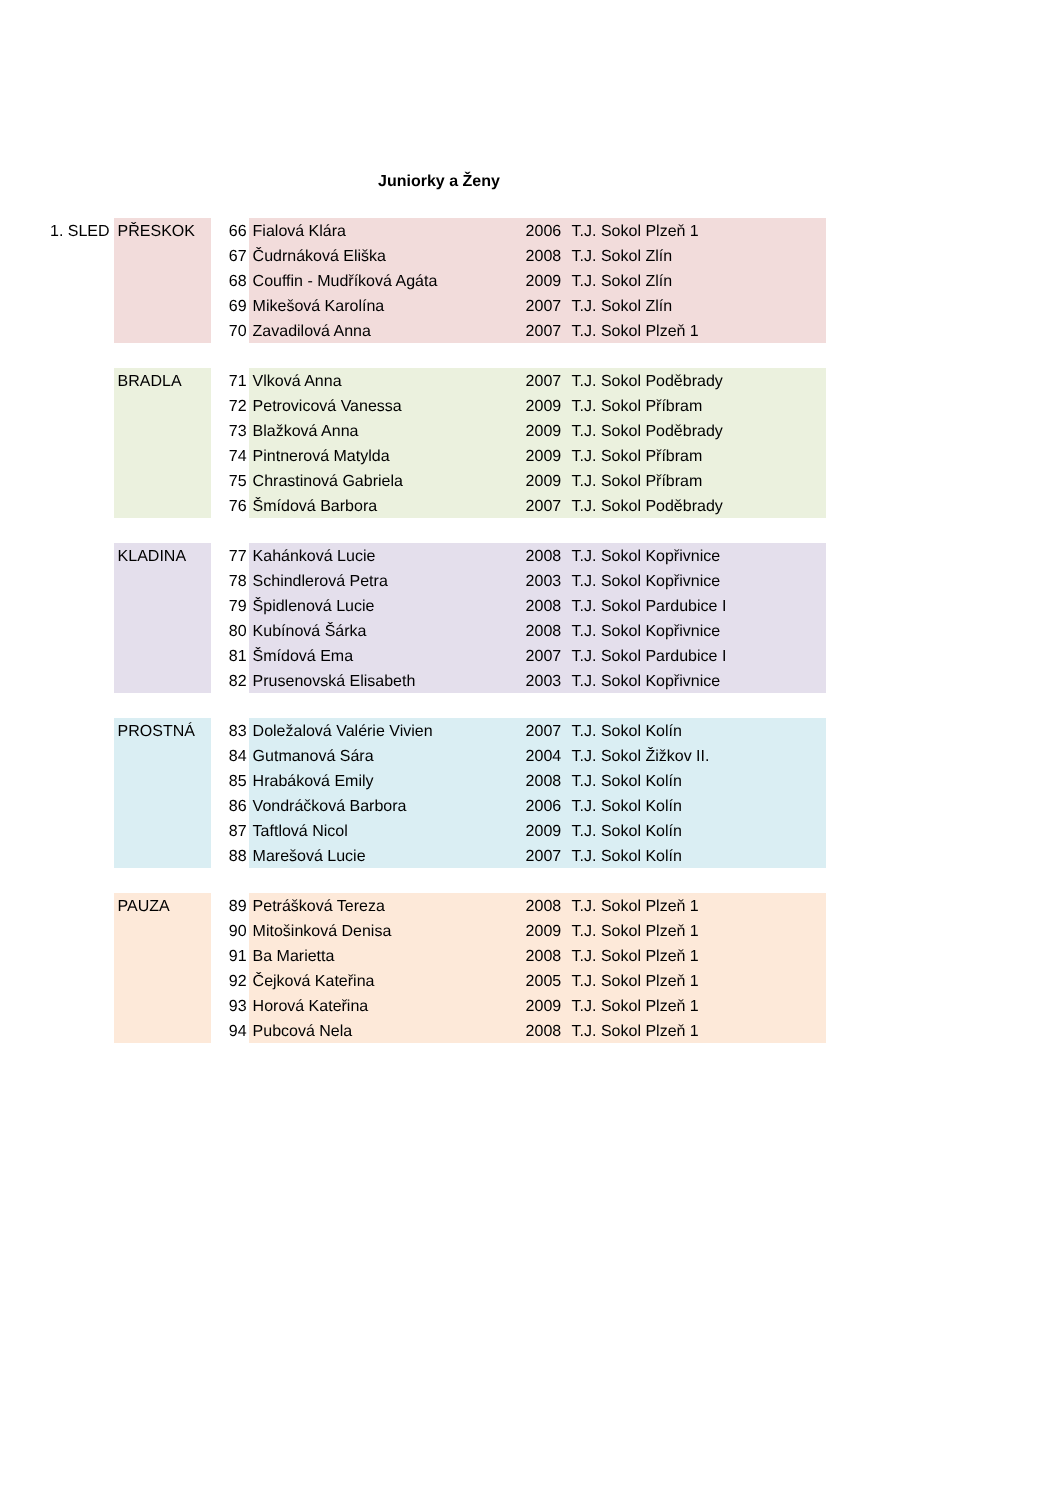Juniorky a Ženy
| 1. SLED | PŘESKOK | 66 | Fialová Klára | 2006 | T.J. Sokol Plzeň 1 |
| | | 67 | Čudrnáková Eliška | 2008 | T.J. Sokol Zlín |
| | | 68 | Couffin - Mudříková Agáta | 2009 | T.J. Sokol Zlín |
| | | 69 | Mikešová Karolína | 2007 | T.J. Sokol Zlín |
| | | 70 | Zavadilová Anna | 2007 | T.J. Sokol Plzeň 1 |
| | BRADLA | 71 | Vlková Anna | 2007 | T.J. Sokol Poděbrady |
| | | 72 | Petrovicová Vanessa | 2009 | T.J. Sokol Příbram |
| | | 73 | Blažková Anna | 2009 | T.J. Sokol Poděbrady |
| | | 74 | Pintnerová Matylda | 2009 | T.J. Sokol Příbram |
| | | 75 | Chrastinová Gabriela | 2009 | T.J. Sokol Příbram |
| | | 76 | Šmídová Barbora | 2007 | T.J. Sokol Poděbrady |
| | KLADINA | 77 | Kahánková Lucie | 2008 | T.J. Sokol Kopřivnice |
| | | 78 | Schindlerová Petra | 2003 | T.J. Sokol Kopřivnice |
| | | 79 | Špidlenová Lucie | 2008 | T.J. Sokol Pardubice I |
| | | 80 | Kubínová Šárka | 2008 | T.J. Sokol Kopřivnice |
| | | 81 | Šmídová Ema | 2007 | T.J. Sokol Pardubice I |
| | | 82 | Prusenovská Elisabeth | 2003 | T.J. Sokol Kopřivnice |
| | PROSTNÁ | 83 | Doležalová Valérie Vivien | 2007 | T.J. Sokol Kolín |
| | | 84 | Gutmanová Sára | 2004 | T.J. Sokol Žižkov II. |
| | | 85 | Hrabáková Emily | 2008 | T.J. Sokol Kolín |
| | | 86 | Vondráčková Barbora | 2006 | T.J. Sokol Kolín |
| | | 87 | Taftlová Nicol | 2009 | T.J. Sokol Kolín |
| | | 88 | Marešová Lucie | 2007 | T.J. Sokol Kolín |
| | PAUZA | 89 | Petrášková Tereza | 2008 | T.J. Sokol Plzeň 1 |
| | | 90 | Mitošinková Denisa | 2009 | T.J. Sokol Plzeň 1 |
| | | 91 | Ba Marietta | 2008 | T.J. Sokol Plzeň 1 |
| | | 92 | Čejková Kateřina | 2005 | T.J. Sokol Plzeň 1 |
| | | 93 | Horová Kateřina | 2009 | T.J. Sokol Plzeň 1 |
| | | 94 | Pubcová Nela | 2008 | T.J. Sokol Plzeň 1 |